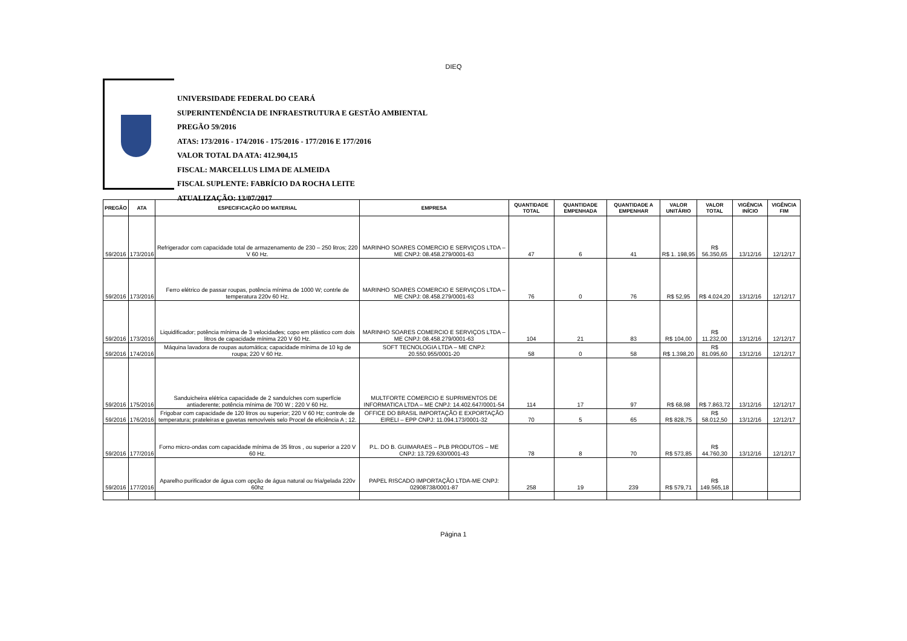DIEQ
UNIVERSIDADE FEDERAL DO CEARÁ
SUPERINTENDÊNCIA DE INFRAESTRUTURA E GESTÃO AMBIENTAL
PREGÃO 59/2016
ATAS: 173/2016 - 174/2016 - 175/2016 - 177/2016 E 177/2016
VALOR TOTAL DA ATA: 412.904,15
FISCAL: MARCELLUS LIMA DE ALMEIDA
FISCAL SUPLENTE: FABRÍCIO DA ROCHA LEITE
ATUALIZAÇÃO: 13/07/2017
| PREGÃO | ATA | ESPECIFICAÇÃO DO MATERIAL | EMPRESA | QUANTIDADE TOTAL | QUANTIDADE EMPENHADA | QUANTIDADE A EMPENHAR | VALOR UNITÁRIO | VALOR TOTAL | VIGÊNCIA INÍCIO | VIGÊNCIA FIM |
| --- | --- | --- | --- | --- | --- | --- | --- | --- | --- | --- |
| 59/2016 | 173/2016 | Refrigerador com capacidade total de armazenamento de 230 – 250 litros; 220 V 60 Hz. | MARINHO SOARES COMERCIO E SERVIÇOS LTDA – ME CNPJ: 08.458.279/0001-63 | 47 | 6 | 41 | R$ 1. 198,95 | R$ 56.350,65 | 13/12/16 | 12/12/17 |
| 59/2016 | 173/2016 | Ferro elétrico de passar roupas, potência mínima de 1000 W; contrle de temperatura 220v 60 Hz. | MARINHO SOARES COMERCIO E SERVIÇOS LTDA – ME CNPJ: 08.458.279/0001-63 | 76 | 0 | 76 | R$ 52,95 | R$ 4.024,20 | 13/12/16 | 12/12/17 |
| 59/2016 | 173/2016 | Liquidificador; potência mínima de 3 velocidades; copo em plástico com dois litros de capacidade mínima 220 V 60 Hz. | MARINHO SOARES COMERCIO E SERVIÇOS LTDA – ME CNPJ: 08.458.279/0001-63 | 104 | 21 | 83 | R$ 104,00 | R$ 11.232,00 | 13/12/16 | 12/12/17 |
| 59/2016 | 174/2016 | Máquina lavadora de roupas automática; capacidade mínima de 10 kg de roupa; 220 V 60 Hz. | SOFT TECNOLOGIA LTDA – ME CNPJ: 20.550.955/0001-20 | 58 | 0 | 58 | R$ 1.398,20 | R$ 81.095,60 | 13/12/16 | 12/12/17 |
| 59/2016 | 175/2016 | Sanduicheira elétrica capacidade de 2 sanduíches com superfície antiaderente; potência mínima de 700 W ; 220 V 60 Hz. | MULTFORTE COMERCIO E SUPRIMENTOS DE INFORMATICA LTDA – ME CNPJ: 14.402.647/0001-54 | 114 | 17 | 97 | R$ 68,98 | R$ 7.863,72 | 13/12/16 | 12/12/17 |
| 59/2016 | 176/2016 | Frigobar com capacidade de 120 litros ou superior; 220 V 60 Hz; controle de temperatura; prateleiras e gavetas removíveis selo Procel de eficiência A ; 12. | OFFICE DO BRASIL IMPORTAÇÃO E EXPORTAÇÃO EIRELI – EPP CNPJ: 11.094.173/0001-32 | 70 | 5 | 65 | R$ 828,75 | R$ 58.012,50 | 13/12/16 | 12/12/17 |
| 59/2016 | 177/2016 | Forno micro-ondas com capacidade mínima de 35 litros , ou superior a 220 V 60 Hz. | P.L. DO B. GUIMARAES – PLB PRODUTOS – ME CNPJ: 13.729.630/0001-43 | 78 | 8 | 70 | R$ 573,85 | R$ 44.760,30 | 13/12/16 | 12/12/17 |
| 59/2016 | 177/2016 | Aparelho purificador de água com opção de água natural ou fria/gelada 220v 60hz | PAPEL RISCADO IMPORTAÇÃO LTDA-ME CNPJ: 02908738/0001-87 | 258 | 19 | 239 | R$ 579,71 | R$ 149.565,18 | | |
Página 1